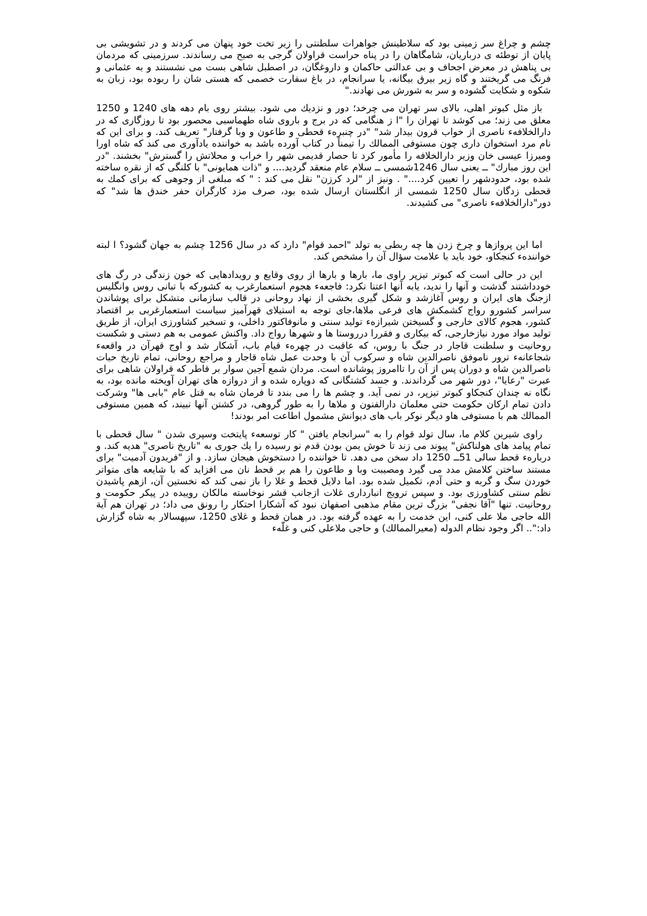چشم و چراغ سر زمینی بود که سلاطینش جواهرات سلطنتی را زیر تخت خود پنهان می کردند و در تشویشی بی پایان از توطئه ی درباریان، شامگاهان را در پناه حراست قراولان گرجی به صبح می رساندند. سرزمینی که مردمان بی پناهش در معرض اجحاف و بی عدالتی حاکمان و داروغگان، در اصطبل شاهی بست می نشستند و به عثمانی و فرنگ می گریختند و گاه زیر بیرق بیگانه، یا سرانجام، در باغ سفارت خصمی که هستی شان را ربوده بود، زبان به شکوه و شکایت گشوده و سر به شورش می نهادند."
باز مثل کبوتر اهلی، بالای سر تهران می چرخد؛ دور و نزدیك می شود. بیشتر روی بام دهه های 1240 و 1250 معلق می زند؛ می کوشد تا تهران را "ا ز هنگامی که در برج و باروی شاه طهماسبی محصور بود تا روزگاری که در دارالخلافهء ناصری از خواب قرون بیدار شد" "در چنبرهء قحطی و طاعون و وبا گرفتار" تعریف کند. و برای این که نام مرد استخوان داری چون مستوفی الممالك را تیمناً در کتاب آورده باشد به خواننده یادآوری می کند که شاه اورا ومیرزا عیسی خان وزیر دارالخلافه را مأمور کرد تا حصار قدیمی شهر را خراب و محلاتش را گسترش" بخشند. "در این روز مبارك" ــ یعنی سال 1246شمسی ــ سلام عام منعقد گردید.... و "ذات همایونی" با کلنگی که از نقره ساخته شده بود، حدودشهر را تعیین کرد...." . ونیز از "لرد کرزن" نقل می کند : " که مبلغی از وجوهی که برای کمك به قحطی زدگان سال 1250 شمسی از انگلستان ارسال شده بود، صرف مزد کارگران حفر خندق ها شد" که دور"دارالخلافهء ناصری" می کشیدند.
اما این پروازها و چرخ زدن ها چه ربطی به تولد "احمد قوام" دارد که در سال 1256 چشم به جهان گشود؟ ا لبته خوانندهء کنجکاو، خود باید با علامت سؤال آن را مشخص کند.
این در حالی است که کبوتر تیزپر راوی ما، بارها و بارها از روی وقایع و رویدادهایی که خون زندگی در رگ های خودداشتند گذشت و آنها را ندید، یابه آنها اعتنا نکرد: فاجعهء هجوم استعمارغرب به کشورکه با تبانی روس وانگلیس ازجنگ های ایران و روس آغازشد و شکل گیری بخشی از نهاد روحانی در قالب سازمانی متشکل برای پوشاندن سراسر کشورو رواج کشمکش های فرعی ملاها،جای توجه به استیلای قهرآمیز سیاست استعمارغربی بر اقتصاد کشور، هجوم کالای خارجی و گسیختن شیرازهء تولید سنتی و مانوفاکتور داخلی، و تسخیر کشاورزی ایران، از طریق تولید مواد مورد نیازخارجی، که بیکاری و فقررا درروستا ها و شهرها رواج داد. واکنش عمومی به هم دستی و شکست روحانیت و سلطنت قاجار در جنگ با روس، که عاقبت در چهرهء قیام باب، آشکار شد و اوج قهرآن در واقعهء شجاعانهء ترور ناموفق ناصرالدین شاه و سرکوب آن با وحدت عمل شاه قاجار و مراجع روحانی، تمام تاریخ حیات ناصرالدین شاه و دوران پس از آن را تاامروز پوشانده است. مردان شمع آجین سوار بر قاطر که قراولان شاهی برای عبرت "رعایا"، دور شهر می گرداندند. و جسد کشتگانی که دوپاره شده و از دروازه های تهران آویخته مانده بود، به نگاه نه چندان کنجکاو کبوتر تیزپر، در نمی آید. و چشم ها را می بندد تا فرمان شاه به قتل عام "بابی ها" وشرکت دادن تمام ارکان حکومت حتی معلمان دارالفنون و ملاها را به طور گروهی، در کشتن آنها نبیند، که همین مستوفی الممالك هم با مستوفی هاو دیگر نوکر باب های دیوانش مشمول اطاعت امر بودند!
راوی شیرین کلام ما، سال تولد قوام را به "سرانجام یافتن " کار توسعهء پایتخت وسپری شدن " سال قحطی با تمام پیامد های هولناکش" پیوند می زند تا خوش یمن بودن قدم نو رسیده را یك جوری به "تاریخ ناصری" هدیه کند. و دربارهء قحط سالی 51ــ 1250 داد سخن می دهد. تا خواننده را دستخوش هیجان سازد. و از "فریدون آدمیت" برای مستند ساختن کلامش مدد می گیرد ومصیبت وبا و طاعون را هم بر قحط نان می افزاید که با شایعه های متواتر خوردن سگ و گربه و حتی آدم، تکمیل شده بود. اما دلایل قحط و غلا را باز نمی کند که نخستین آن، ازهم پاشیدن نظم سنتی کشاورزی بود. و سپس ترویج انبارداری غلات ازجانب قشر نوخاسته مالکان روییده در پیکر حکومت و روحانیت. تنها "آقا نجفی" بزرگ ترین مقام مذهبی اصفهان نبود که آشکارا احتکار را رونق می داد؛ در تهران هم آیة الله حاجی ملا علی کنی، این خدمت را به عهده گرفته بود. در همان قحط و غلای 1250، سپهسالار به شاه گزارش داد:".. اگر وجود نظام الدوله (معیرالممالك) و حاجی ملاعلی کنی و غلّهء